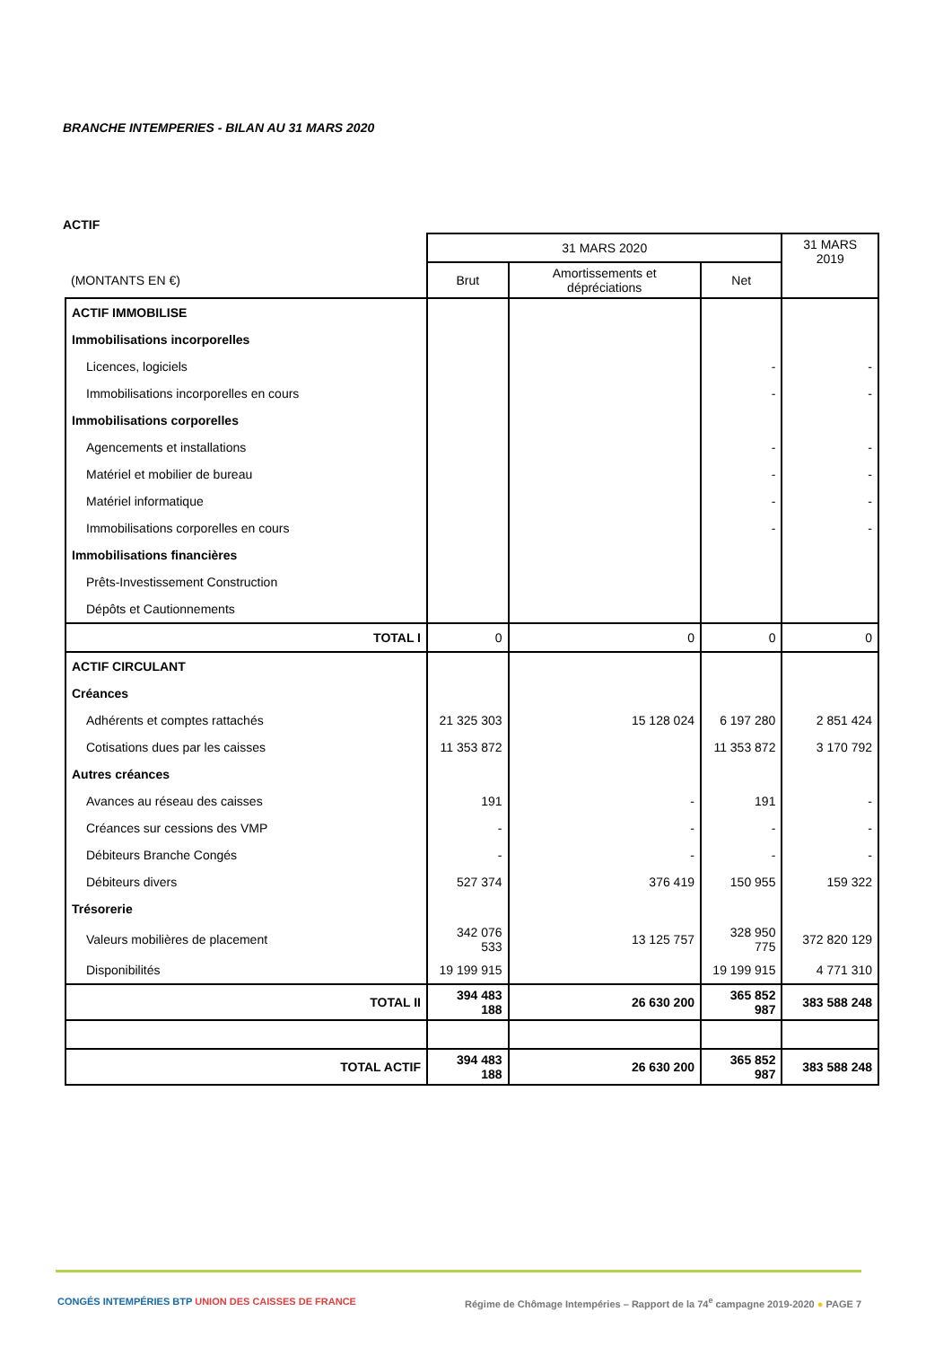BRANCHE INTEMPERIES - BILAN AU 31 MARS 2020
ACTIF
| | 31 MARS 2020 | | | 31 MARS 2019 |
| (MONTANTS EN €) | Brut | Amortissements et dépréciations | Net | |
| ACTIF IMMOBILISE | | | | |
| Immobilisations incorporelles | | | | |
| Licences, logiciels | | | - | - |
| Immobilisations incorporelles en cours | | | - | - |
| Immobilisations corporelles | | | | |
| Agencements et installations | | | - | - |
| Matériel et mobilier de bureau | | | - | - |
| Matériel informatique | | | - | - |
| Immobilisations corporelles en cours | | | - | - |
| Immobilisations financières | | | | |
| Prêts-Investissement Construction | | | | |
| Dépôts et Cautionnements | | | | |
| TOTAL I | 0 | 0 | 0 | 0 |
| ACTIF CIRCULANT | | | | |
| Créances | | | | |
| Adhérents et comptes rattachés | 21 325 303 | 15 128 024 | 6 197 280 | 2 851 424 |
| Cotisations dues par les caisses | 11 353 872 | | 11 353 872 | 3 170 792 |
| Autres créances | | | | |
| Avances au réseau des caisses | 191 | - | 191 | - |
| Créances sur cessions des VMP | - | - | - | - |
| Débiteurs Branche Congés | - | - | - | - |
| Débiteurs divers | 527 374 | 376 419 | 150 955 | 159 322 |
| Trésorerie | | | | |
| Valeurs mobilières de placement | 342 076 533 | 13 125 757 | 328 950 775 | 372 820 129 |
| Disponibilités | 19 199 915 | | 19 199 915 | 4 771 310 |
| TOTAL II | 394 483 188 | 26 630 200 | 365 852 987 | 383 588 248 |
| TOTAL ACTIF | 394 483 188 | 26 630 200 | 365 852 987 | 383 588 248 |
CONGÉS INTEMPÉRIES BTP UNION DES CAISSES DE FRANCE Régime de Chômage Intempéries – Rapport de la 74<sup>e</sup> campagne 2019-2020 ● PAGE 7